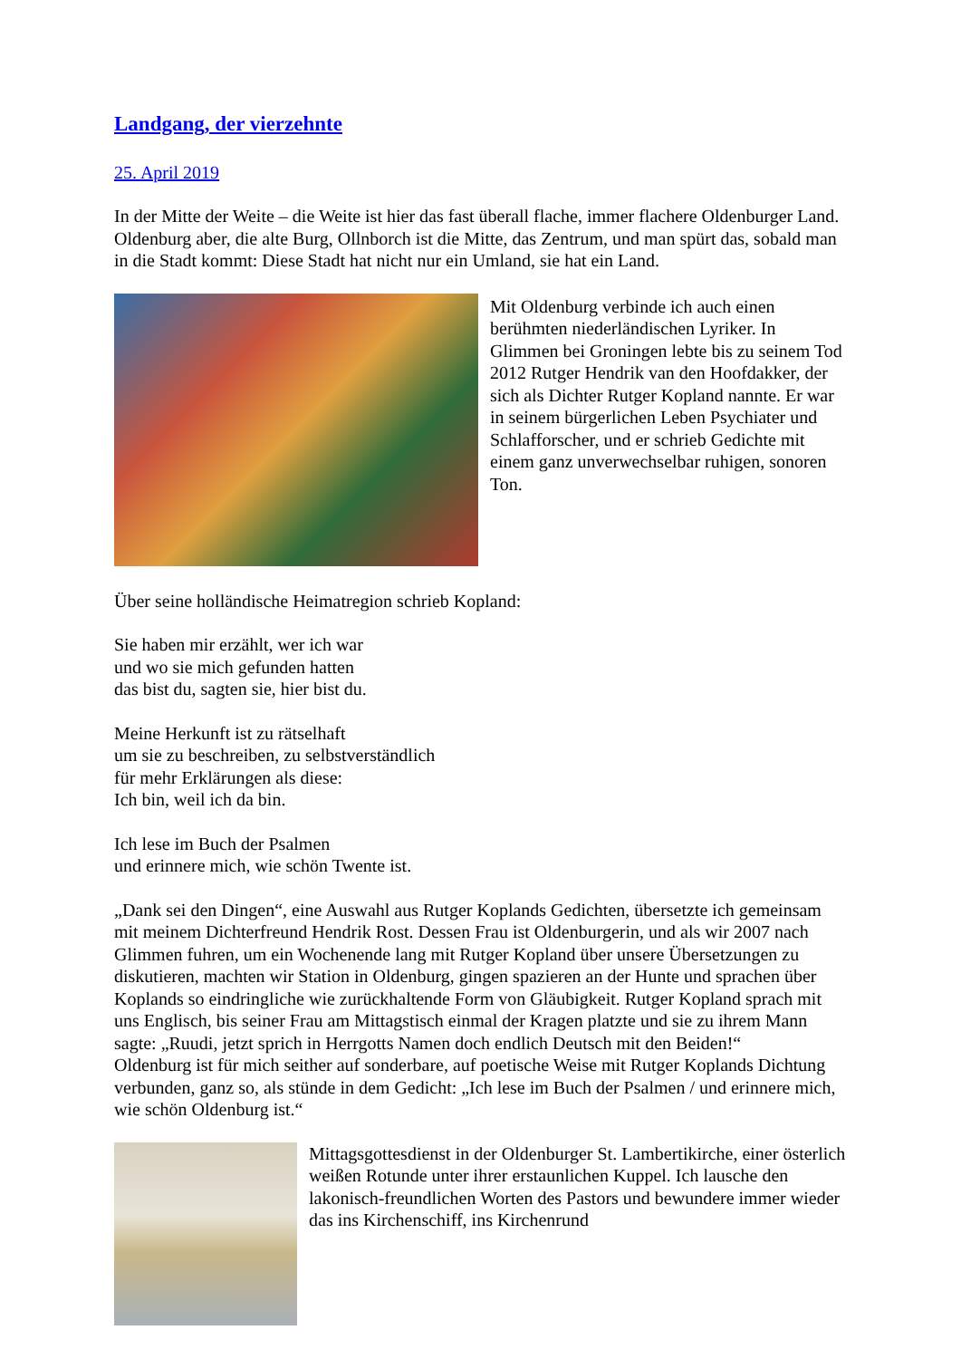Landgang, der vierzehnte
25. April 2019
In der Mitte der Weite – die Weite ist hier das fast überall flache, immer flachere Oldenburger Land. Oldenburg aber, die alte Burg, Ollnborch ist die Mitte, das Zentrum, und man spürt das, sobald man in die Stadt kommt: Diese Stadt hat nicht nur ein Umland, sie hat ein Land.
Mit Oldenburg verbinde ich auch einen berühmten niederländischen Lyriker. In Glimmen bei Groningen lebte bis zu seinem Tod 2012 Rutger Hendrik van den Hoofdakker, der sich als Dichter Rutger Kopland nannte. Er war in seinem bürgerlichen Leben Psychiater und Schlafforscher, und er schrieb Gedichte mit einem ganz unverwechselbar ruhigen, sonoren Ton.
Über seine holländische Heimatregion schrieb Kopland:
Sie haben mir erzählt, wer ich war
und wo sie mich gefunden hatten
das bist du, sagten sie, hier bist du.
Meine Herkunft ist zu rätselhaft
um sie zu beschreiben, zu selbstverständlich
für mehr Erklärungen als diese:
Ich bin, weil ich da bin.
Ich lese im Buch der Psalmen
und erinnere mich, wie schön Twente ist.
„Dank sei den Dingen“, eine Auswahl aus Rutger Koplands Gedichten, übersetzte ich gemeinsam mit meinem Dichterfreund Hendrik Rost. Dessen Frau ist Oldenburgerin, und als wir 2007 nach Glimmen fuhren, um ein Wochenende lang mit Rutger Kopland über unsere Übersetzungen zu diskutieren, machten wir Station in Oldenburg, gingen spazieren an der Hunte und sprachen über Koplands so eindringliche wie zurückhaltende Form von Gläubigkeit. Rutger Kopland sprach mit uns Englisch, bis seiner Frau am Mittagstisch einmal der Kragen platzte und sie zu ihrem Mann sagte: „Ruudi, jetzt sprich in Herrgotts Namen doch endlich Deutsch mit den Beiden!“
Oldenburg ist für mich seither auf sonderbare, auf poetische Weise mit Rutger Koplands Dichtung verbunden, ganz so, als stünde in dem Gedicht: „Ich lese im Buch der Psalmen / und erinnere mich, wie schön Oldenburg ist.“
Mittagsgottesdienst in der Oldenburger St. Lambertikirche, einer österlich weißen Rotunde unter ihrer erstaunlichen Kuppel. Ich lausche den lakonisch-freundlichen Worten des Pastors und bewundere immer wieder das ins Kirchenschiff, ins Kirchenrund